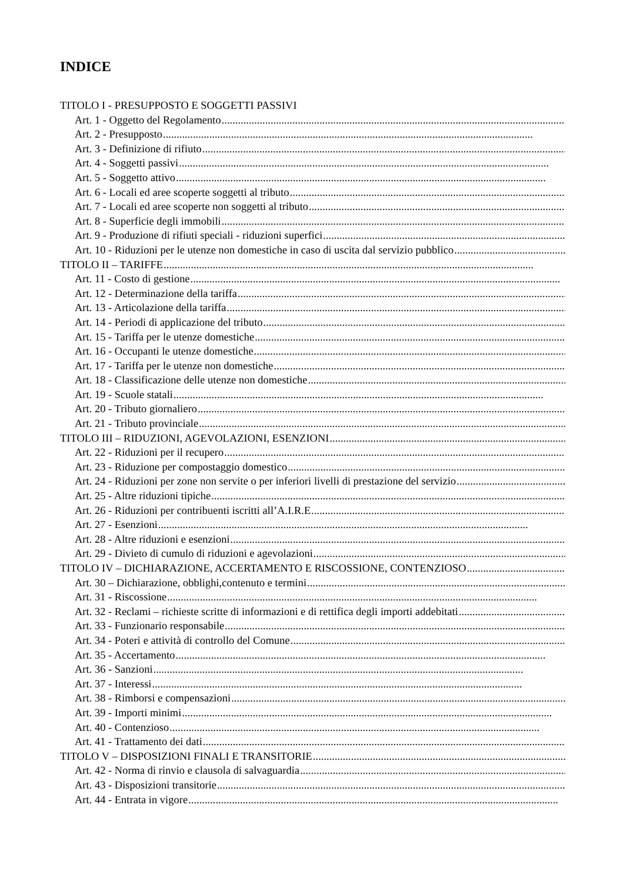INDICE
TITOLO I - PRESUPPOSTO E SOGGETTI PASSIVI
Art. 1 - Oggetto del Regolamento........................................................................................................................................
Art. 2 - Presupposto........................................................................................................................................
Art. 3 - Definizione di rifiuto........................................................................................................................................
Art. 4 - Soggetti passivi........................................................................................................................................
Art. 5 - Soggetto attivo........................................................................................................................................
Art. 6 - Locali ed aree scoperte soggetti al tributo........................................................................................................................................
Art. 7 - Locali ed aree scoperte non soggetti al tributo........................................................................................................................................
Art. 8 - Superficie degli immobili........................................................................................................................................
Art. 9 - Produzione di rifiuti speciali - riduzioni superfici........................................................................................................................................
Art. 10 - Riduzioni per le utenze non domestiche in caso di uscita dal servizio pubblico........................................................................................................................................
TITOLO II – TARIFFE........................................................................................................................................
Art. 11 - Costo di gestione........................................................................................................................................
Art. 12 - Determinazione della tariffa........................................................................................................................................
Art. 13 - Articolazione della tariffa........................................................................................................................................
Art. 14 - Periodi di applicazione del tributo........................................................................................................................................
Art. 15 - Tariffa per le utenze domestiche........................................................................................................................................
Art. 16 - Occupanti le utenze domestiche........................................................................................................................................
Art. 17 - Tariffa per le utenze non domestiche........................................................................................................................................
Art. 18 - Classificazione delle utenze non domestiche........................................................................................................................................
Art. 19 - Scuole statali........................................................................................................................................
Art. 20 - Tributo giornaliero........................................................................................................................................
Art. 21 - Tributo provinciale........................................................................................................................................
TITOLO III – RIDUZIONI, AGEVOLAZIONI, ESENZIONI........................................................................................................................................
Art. 22 - Riduzioni per il recupero........................................................................................................................................
Art. 23 - Riduzione per compostaggio domestico........................................................................................................................................
Art. 24 - Riduzioni per zone non servite o per inferiori livelli di prestazione del servizio........................................................................................................................................
Art. 25 - Altre riduzioni tipiche........................................................................................................................................
Art. 26 - Riduzioni per contribuenti iscritti all’A.I.R.E........................................................................................................................................
Art. 27 - Esenzioni........................................................................................................................................
Art. 28 - Altre riduzioni e esenzioni........................................................................................................................................
Art. 29 - Divieto di cumulo di riduzioni e agevolazioni........................................................................................................................................
TITOLO IV – DICHIARAZIONE, ACCERTAMENTO E RISCOSSIONE, CONTENZIOSO........................................................................................................................................
Art. 30 – Dichiarazione, obblighi,contenuto e termini........................................................................................................................................
Art. 31 - Riscossione........................................................................................................................................
Art. 32 - Reclami – richieste scritte di informazioni e di rettifica degli importi addebitati........................................................................................................................................
Art. 33 - Funzionario responsabile........................................................................................................................................
Art. 34 - Poteri e attività di controllo del Comune........................................................................................................................................
Art. 35 - Accertamento........................................................................................................................................
Art. 36 - Sanzioni........................................................................................................................................
Art. 37 - Interessi........................................................................................................................................
Art. 38 - Rimborsi e compensazioni........................................................................................................................................
Art. 39 - Importi minimi........................................................................................................................................
Art. 40 - Contenzioso........................................................................................................................................
Art. 41 - Trattamento dei dati........................................................................................................................................
TITOLO V – DISPOSIZIONI FINALI E TRANSITORIE........................................................................................................................................
Art. 42 - Norma di rinvio e clausola di salvaguardia........................................................................................................................................
Art. 43 - Disposizioni transitorie........................................................................................................................................
Art. 44 - Entrata in vigore........................................................................................................................................